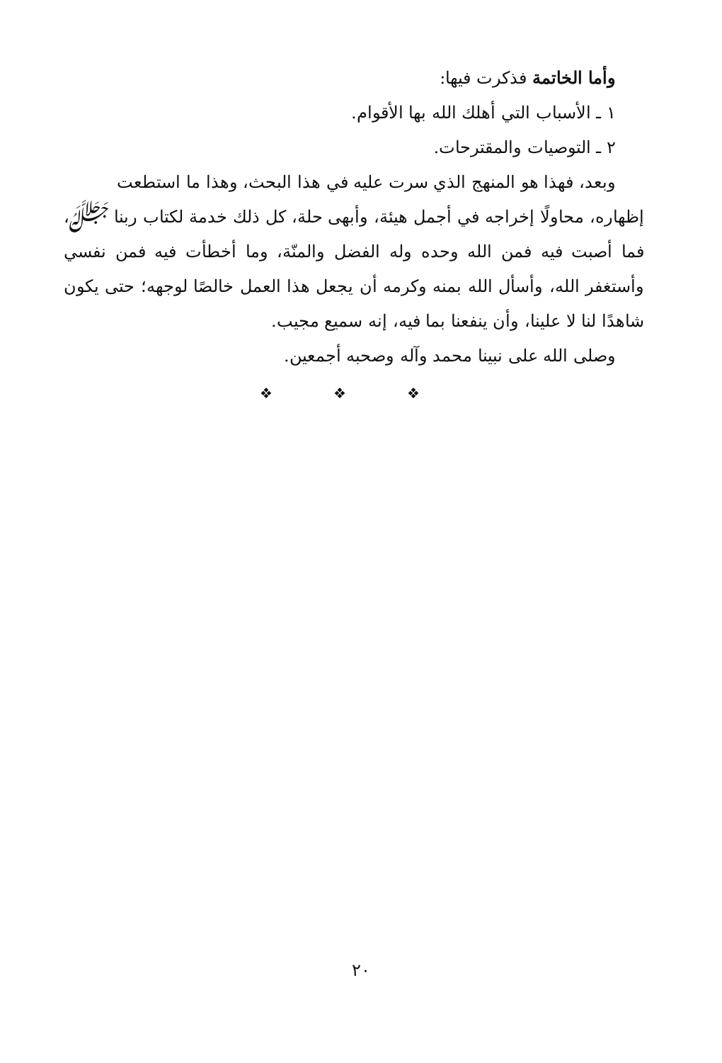وأما الخاتمة فذكرت فيها:
١ ـ الأسباب التي أهلك الله بها الأقوام.
٢ ـ التوصيات والمقترحات.
وبعد، فهذا هو المنهج الذي سرت عليه في هذا البحث، وهذا ما استطعت
إظهاره، محاولًا إخراجه في أجمل هيئة، وأبهى حلة، كل ذلك خدمة لكتاب ربنا ﷻ، فما أصبت فيه فمن الله وحده وله الفضل والمنّة، وما أخطأت فيه فمن نفسي وأستغفر الله، وأسأل الله بمنه وكرمه أن يجعل هذا العمل خالصًا لوجهه؛ حتى يكون شاهدًا لنا لا علينا، وأن ينفعنا بما فيه، إنه سميع مجيب.
وصلى الله على نبينا محمد وآله وصحبه أجمعين.
❖ ❖ ❖
٢٠